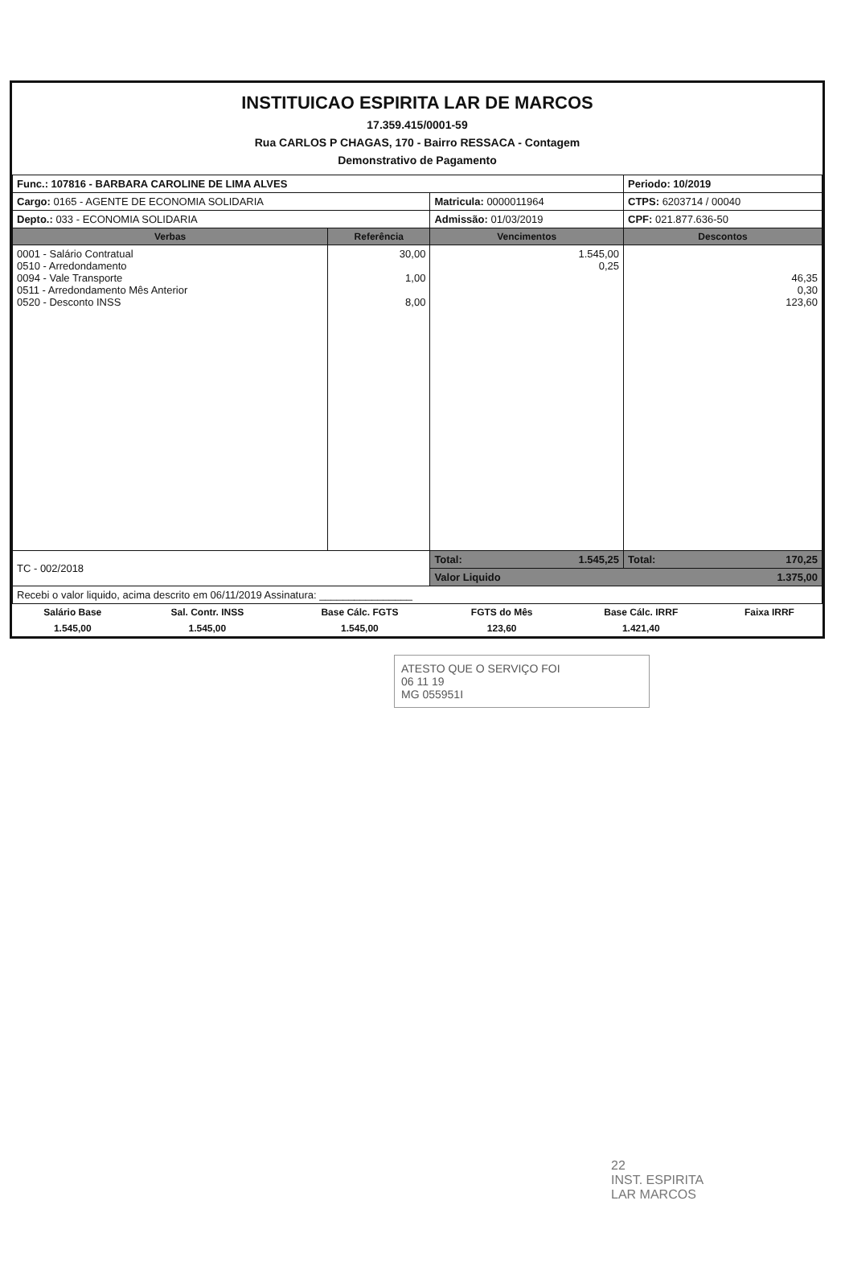INSTITUICAO ESPIRITA LAR DE MARCOS
17.359.415/0001-59
Rua CARLOS P CHAGAS, 170 - Bairro RESSACA - Contagem
Demonstrativo de Pagamento
| Func.: 107816 - BARBARA CAROLINE DE LIMA ALVES | | | Periodo: 10/2019 |
| Cargo: 0165 - AGENTE DE ECONOMIA SOLIDARIA | | Matricula: 0000011964 | CTPS: 6203714 / 00040 |
| Depto.: 033 - ECONOMIA SOLIDARIA | | Admissão: 01/03/2019 | CPF: 021.877.636-50 |
| Verbas | Referência | Vencimentos | Descontos |
| 0001 - Salário Contratual 0510 - Arredondamento 0094 - Vale Transporte 0511 - Arredondamento Mês Anterior 0520 - Desconto INSS | 30,00 1,00 8,00 | 1.545,00 0,25 | 46,35 0,30 123,60 |
| TC - 002/2018 | | Total: 1.545,25 | Total: 170,25 |
| | | Valor Liquido 1.375,00 | |
| Recebi o valor liquido, acima descrito em 06/11/2019 Assinatura: ________________ | | | |
| Salário Base | Sal. Contr. INSS | Base Cálc. FGTS | FGTS do Mês | Base Cálc. IRRF | Faixa IRRF |
| 1.545,00 | 1.545,00 | 1.545,00 | 123,60 | 1.421,40 | |
ATESTO QUE O SERVIÇO FOI
06 11 19
MG 055951I
22
INST. ESPIRITA
LAR MARCOS